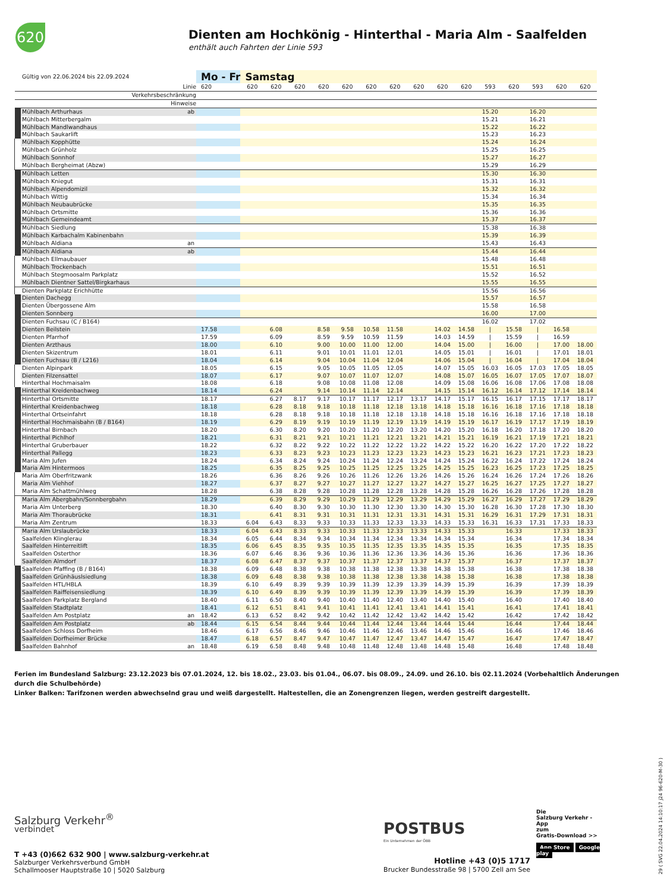620
Dienten am Hochkönig - Hinterthal - Maria Alm - Saalfelden
enthält auch Fahrten der Linie 593
| | Gültig von 22.06.2024 bis 22.09.2024 | | Mo - Fr | Samstag | | | | | | | | | | | | | | |
| | Linie | | 620 | 620 | 620 | 620 | 620 | 620 | 620 | 620 | 620 | 620 | 620 | 593 | 620 | 593 | 620 | 620 |
| | Verkehrsbeschränkung | | | | | | | | | | | | | | | | | |
| | Hinweise | | | | | | | | | | | | | | | | | |
| | Mühlbach Arthurhaus | ab | | | | | | | | | | | | 15.20 | | 16.20 | | |
| | Mühlbach Mitterbergalm | | | | | | | | | | | | | 15.21 | | 16.21 | | |
| | Mühlbach Mandlwandhaus | | | | | | | | | | | | | 15.22 | | 16.22 | | |
| | Mühlbach Saukarlift | | | | | | | | | | | | | 15.23 | | 16.23 | | |
| | Mühlbach Kopphütte | | | | | | | | | | | | | 15.24 | | 16.24 | | |
| | Mühlbach Grünholz | | | | | | | | | | | | | 15.25 | | 16.25 | | |
| | Mühlbach Sonnhof | | | | | | | | | | | | | 15.27 | | 16.27 | | |
| | Mühlbach Bergheimat (Abzw) | | | | | | | | | | | | | 15.29 | | 16.29 | | |
| | Mühlbach Letten | | | | | | | | | | | | | 15.30 | | 16.30 | | |
| | Mühlbach Kniegut | | | | | | | | | | | | | 15.31 | | 16.31 | | |
| | Mühlbach Alpendomizil | | | | | | | | | | | | | 15.32 | | 16.32 | | |
| | Mühlbach Wittig | | | | | | | | | | | | | 15.34 | | 16.34 | | |
| | Mühlbach Neubaubrücke | | | | | | | | | | | | | 15.35 | | 16.35 | | |
| | Mühlbach Ortsmitte | | | | | | | | | | | | | 15.36 | | 16.36 | | |
| | Mühlbach Gemeindeamt | | | | | | | | | | | | | 15.37 | | 16.37 | | |
| | Mühlbach Siedlung | | | | | | | | | | | | | 15.38 | | 16.38 | | |
| | Mühlbach Karbachalm Kabinenbahn | | | | | | | | | | | | | 15.39 | | 16.39 | | |
| | Mühlbach Aldiana | an | | | | | | | | | | | | 15.43 | | 16.43 | | |
| | Mühlbach Aldiana | ab | | | | | | | | | | | | 15.44 | | 16.44 | | |
| | Mühlbach Ellmaubauer | | | | | | | | | | | | | 15.48 | | 16.48 | | |
| | Mühlbach Trockenbach | | | | | | | | | | | | | 15.51 | | 16.51 | | |
| | Mühlbach Stegmoosalm Parkplatz | | | | | | | | | | | | | 15.52 | | 16.52 | | |
| | Mühlbach Dientner Sattel/Birgkarhaus | | | | | | | | | | | | | 15.55 | | 16.55 | | |
| | Dienten Parkplatz Erichhütte | | | | | | | | | | | | | 15.56 | | 16.56 | | |
| | Dienten Dachegg | | | | | | | | | | | | | 15.57 | | 16.57 | | |
| | Dienten Übergossene Alm | | | | | | | | | | | | | 15.58 | | 16.58 | | |
| | Dienten Sonnberg | | | | | | | | | | | | | 16.00 | | 17.00 | | |
| | Dienten Fuchsau (C / B164) | | | | | | | | | | | | | 16.02 | | 17.02 | | |
| | Dienten Beilstein | | 17.58 | | 6.08 | | 8.58 | 9.58 | 10.58 | 11.58 | | 14.02 | 14.58 | / | 15.58 | / | 16.58 | |
| | Dienten Pfarrhof | | 17.59 | | 6.09 | | 8.59 | 9.59 | 10.59 | 11.59 | | 14.03 | 14.59 | / | 15.59 | / | 16.59 | |
| | Dienten Arzthaus | | 18.00 | | 6.10 | | 9.00 | 10.00 | 11.00 | 12.00 | | 14.04 | 15.00 | / | 16.00 | / | 17.00 | 18.00 |
| | Dienten Skizentrum | | 18.01 | | 6.11 | | 9.01 | 10.01 | 11.01 | 12.01 | | 14.05 | 15.01 | / | 16.01 | / | 17.01 | 18.01 |
| | Dienten Fuchsau (B / L216) | | 18.04 | | 6.14 | | 9.04 | 10.04 | 11.04 | 12.04 | | 14.06 | 15.04 | / | 16.04 | / | 17.04 | 18.04 |
| | Dienten Alpinpark | | 18.05 | | 6.15 | | 9.05 | 10.05 | 11.05 | 12.05 | | 14.07 | 15.05 | 16.03 | 16.05 | 17.03 | 17.05 | 18.05 |
| | Dienten Filzensattel | | 18.07 | | 6.17 | | 9.07 | 10.07 | 11.07 | 12.07 | | 14.08 | 15.07 | 16.05 | 16.07 | 17.05 | 17.07 | 18.07 |
| | Hinterthal Hochmaisalm | | 18.08 | | 6.18 | | 9.08 | 10.08 | 11.08 | 12.08 | | 14.09 | 15.08 | 16.06 | 16.08 | 17.06 | 17.08 | 18.08 |
| | Hinterthal Kreidenbachweg | | 18.14 | | 6.24 | | 9.14 | 10.14 | 11.14 | 12.14 | | 14.15 | 15.14 | 16.12 | 16.14 | 17.12 | 17.14 | 18.14 |
| | Hinterthal Ortsmitte | | 18.17 | | 6.27 | 8.17 | 9.17 | 10.17 | 11.17 | 12.17 | 13.17 | 14.17 | 15.17 | 16.15 | 16.17 | 17.15 | 17.17 | 18.17 |
| | Hinterthal Kreidenbachweg | | 18.18 | | 6.28 | 8.18 | 9.18 | 10.18 | 11.18 | 12.18 | 13.18 | 14.18 | 15.18 | 16.16 | 16.18 | 17.16 | 17.18 | 18.18 |
| | Hinterthal Ortseinfahrt | | 18.18 | | 6.28 | 8.18 | 9.18 | 10.18 | 11.18 | 12.18 | 13.18 | 14.18 | 15.18 | 16.16 | 16.18 | 17.16 | 17.18 | 18.18 |
| | Hinterthal Hochmaisbahn (B / B164) | | 18.19 | | 6.29 | 8.19 | 9.19 | 10.19 | 11.19 | 12.19 | 13.19 | 14.19 | 15.19 | 16.17 | 16.19 | 17.17 | 17.19 | 18.19 |
| | Hinterthal Birnbach | | 18.20 | | 6.30 | 8.20 | 9.20 | 10.20 | 11.20 | 12.20 | 13.20 | 14.20 | 15.20 | 16.18 | 16.20 | 17.18 | 17.20 | 18.20 |
| | Hinterthal Pichlhof | | 18.21 | | 6.31 | 8.21 | 9.21 | 10.21 | 11.21 | 12.21 | 13.21 | 14.21 | 15.21 | 16.19 | 16.21 | 17.19 | 17.21 | 18.21 |
| | Hinterthal Gruberbauer | | 18.22 | | 6.32 | 8.22 | 9.22 | 10.22 | 11.22 | 12.22 | 13.22 | 14.22 | 15.22 | 16.20 | 16.22 | 17.20 | 17.22 | 18.22 |
| | Hinterthal Pallegg | | 18.23 | | 6.33 | 8.23 | 9.23 | 10.23 | 11.23 | 12.23 | 13.23 | 14.23 | 15.23 | 16.21 | 16.23 | 17.21 | 17.23 | 18.23 |
| | Maria Alm Jufen | | 18.24 | | 6.34 | 8.24 | 9.24 | 10.24 | 11.24 | 12.24 | 13.24 | 14.24 | 15.24 | 16.22 | 16.24 | 17.22 | 17.24 | 18.24 |
| | Maria Alm Hintermoos | | 18.25 | | 6.35 | 8.25 | 9.25 | 10.25 | 11.25 | 12.25 | 13.25 | 14.25 | 15.25 | 16.23 | 16.25 | 17.23 | 17.25 | 18.25 |
| | Maria Alm Oberfritzwank | | 18.26 | | 6.36 | 8.26 | 9.26 | 10.26 | 11.26 | 12.26 | 13.26 | 14.26 | 15.26 | 16.24 | 16.26 | 17.24 | 17.26 | 18.26 |
| | Maria Alm Viehhof | | 18.27 | | 6.37 | 8.27 | 9.27 | 10.27 | 11.27 | 12.27 | 13.27 | 14.27 | 15.27 | 16.25 | 16.27 | 17.25 | 17.27 | 18.27 |
| | Maria Alm Schattmühlweg | | 18.28 | | 6.38 | 8.28 | 9.28 | 10.28 | 11.28 | 12.28 | 13.28 | 14.28 | 15.28 | 16.26 | 16.28 | 17.26 | 17.28 | 18.28 |
| | Maria Alm Abergbahn/Sonnbergbahn | | 18.29 | | 6.39 | 8.29 | 9.29 | 10.29 | 11.29 | 12.29 | 13.29 | 14.29 | 15.29 | 16.27 | 16.29 | 17.27 | 17.29 | 18.29 |
| | Maria Alm Unterberg | | 18.30 | | 6.40 | 8.30 | 9.30 | 10.30 | 11.30 | 12.30 | 13.30 | 14.30 | 15.30 | 16.28 | 16.30 | 17.28 | 17.30 | 18.30 |
| | Maria Alm Thoraubrücke | | 18.31 | | 6.41 | 8.31 | 9.31 | 10.31 | 11.31 | 12.31 | 13.31 | 14.31 | 15.31 | 16.29 | 16.31 | 17.29 | 17.31 | 18.31 |
| | Maria Alm Zentrum | | 18.33 | 6.04 | 6.43 | 8.33 | 9.33 | 10.33 | 11.33 | 12.33 | 13.33 | 14.33 | 15.33 | 16.31 | 16.33 | 17.31 | 17.33 | 18.33 |
| | Maria Alm Urslaubrücke | | 18.33 | 6.04 | 6.43 | 8.33 | 9.33 | 10.33 | 11.33 | 12.33 | 13.33 | 14.33 | 15.33 | | 16.33 | | 17.33 | 18.33 |
| | Saalfelden Klinglerau | | 18.34 | 6.05 | 6.44 | 8.34 | 9.34 | 10.34 | 11.34 | 12.34 | 13.34 | 14.34 | 15.34 | | 16.34 | | 17.34 | 18.34 |
| | Saalfelden Hinterreitlift | | 18.35 | 6.06 | 6.45 | 8.35 | 9.35 | 10.35 | 11.35 | 12.35 | 13.35 | 14.35 | 15.35 | | 16.35 | | 17.35 | 18.35 |
| | Saalfelden Osterthor | | 18.36 | 6.07 | 6.46 | 8.36 | 9.36 | 10.36 | 11.36 | 12.36 | 13.36 | 14.36 | 15.36 | | 16.36 | | 17.36 | 18.36 |
| | Saalfelden Almdorf | | 18.37 | 6.08 | 6.47 | 8.37 | 9.37 | 10.37 | 11.37 | 12.37 | 13.37 | 14.37 | 15.37 | | 16.37 | | 17.37 | 18.37 |
| | Saalfelden Pfaffing (B / B164) | | 18.38 | 6.09 | 6.48 | 8.38 | 9.38 | 10.38 | 11.38 | 12.38 | 13.38 | 14.38 | 15.38 | | 16.38 | | 17.38 | 18.38 |
| | Saalfelden Grünhäuslsiedlung | | 18.38 | 6.09 | 6.48 | 8.38 | 9.38 | 10.38 | 11.38 | 12.38 | 13.38 | 14.38 | 15.38 | | 16.38 | | 17.38 | 18.38 |
| | Saalfelden HTL/HBLA | | 18.39 | 6.10 | 6.49 | 8.39 | 9.39 | 10.39 | 11.39 | 12.39 | 13.39 | 14.39 | 15.39 | | 16.39 | | 17.39 | 18.39 |
| | Saalfelden Raiffeisensiedlung | | 18.39 | 6.10 | 6.49 | 8.39 | 9.39 | 10.39 | 11.39 | 12.39 | 13.39 | 14.39 | 15.39 | | 16.39 | | 17.39 | 18.39 |
| | Saalfelden Parkplatz Bergland | | 18.40 | 6.11 | 6.50 | 8.40 | 9.40 | 10.40 | 11.40 | 12.40 | 13.40 | 14.40 | 15.40 | | 16.40 | | 17.40 | 18.40 |
| | Saalfelden Stadtplatz | | 18.41 | 6.12 | 6.51 | 8.41 | 9.41 | 10.41 | 11.41 | 12.41 | 13.41 | 14.41 | 15.41 | | 16.41 | | 17.41 | 18.41 |
| | Saalfelden Am Postplatz | an | 18.42 | 6.13 | 6.52 | 8.42 | 9.42 | 10.42 | 11.42 | 12.42 | 13.42 | 14.42 | 15.42 | | 16.42 | | 17.42 | 18.42 |
| | Saalfelden Am Postplatz | ab | 18.44 | 6.15 | 6.54 | 8.44 | 9.44 | 10.44 | 11.44 | 12.44 | 13.44 | 14.44 | 15.44 | | 16.44 | | 17.44 | 18.44 |
| | Saalfelden Schloss Dorfheim | | 18.46 | 6.17 | 6.56 | 8.46 | 9.46 | 10.46 | 11.46 | 12.46 | 13.46 | 14.46 | 15.46 | | 16.46 | | 17.46 | 18.46 |
| | Saalfelden Dorfheimer Brücke | | 18.47 | 6.18 | 6.57 | 8.47 | 9.47 | 10.47 | 11.47 | 12.47 | 13.47 | 14.47 | 15.47 | | 16.47 | | 17.47 | 18.47 |
| | Saalfelden Bahnhof | an | 18.48 | 6.19 | 6.58 | 8.48 | 9.48 | 10.48 | 11.48 | 12.48 | 13.48 | 14.48 | 15.48 | | 16.48 | | 17.48 | 18.48 |
Ferien im Bundesland Salzburg: 23.12.2023 bis 07.01.2024, 12. bis 18.02., 23.03. bis 01.04., 06.07. bis 08.09., 24.09. und 26.10. bis 02.11.2024 (Vorbehaltlich Änderungen durch die Schulbehörde)
Linker Balken: Tarifzonen werden abwechselnd grau und weiß dargestellt. Haltestellen, die an Zonengrenzen liegen, werden gestreift dargestellt.
Salzburg Verkehr<sup>®</sup>
verbindet
T +43 (0)662 632 900 | www.salzburg-verkehr.at
Salzburger Verkehrsverbund GmbH
Schallmooser Hauptstraße 10 | 5020 Salzburg
POSTBUS
Ein Unternehmen der ÖBB
Hotline +43 (0)5 1717
Brucker Bundesstraße 98 | 5700 Zell am See
Die
Salzburg Verkehr -App
zum
Gratis-Download >>
App Store Google play
29 ( SVG 22.04.2024 14:10:17 j24 96-620-M-30 )